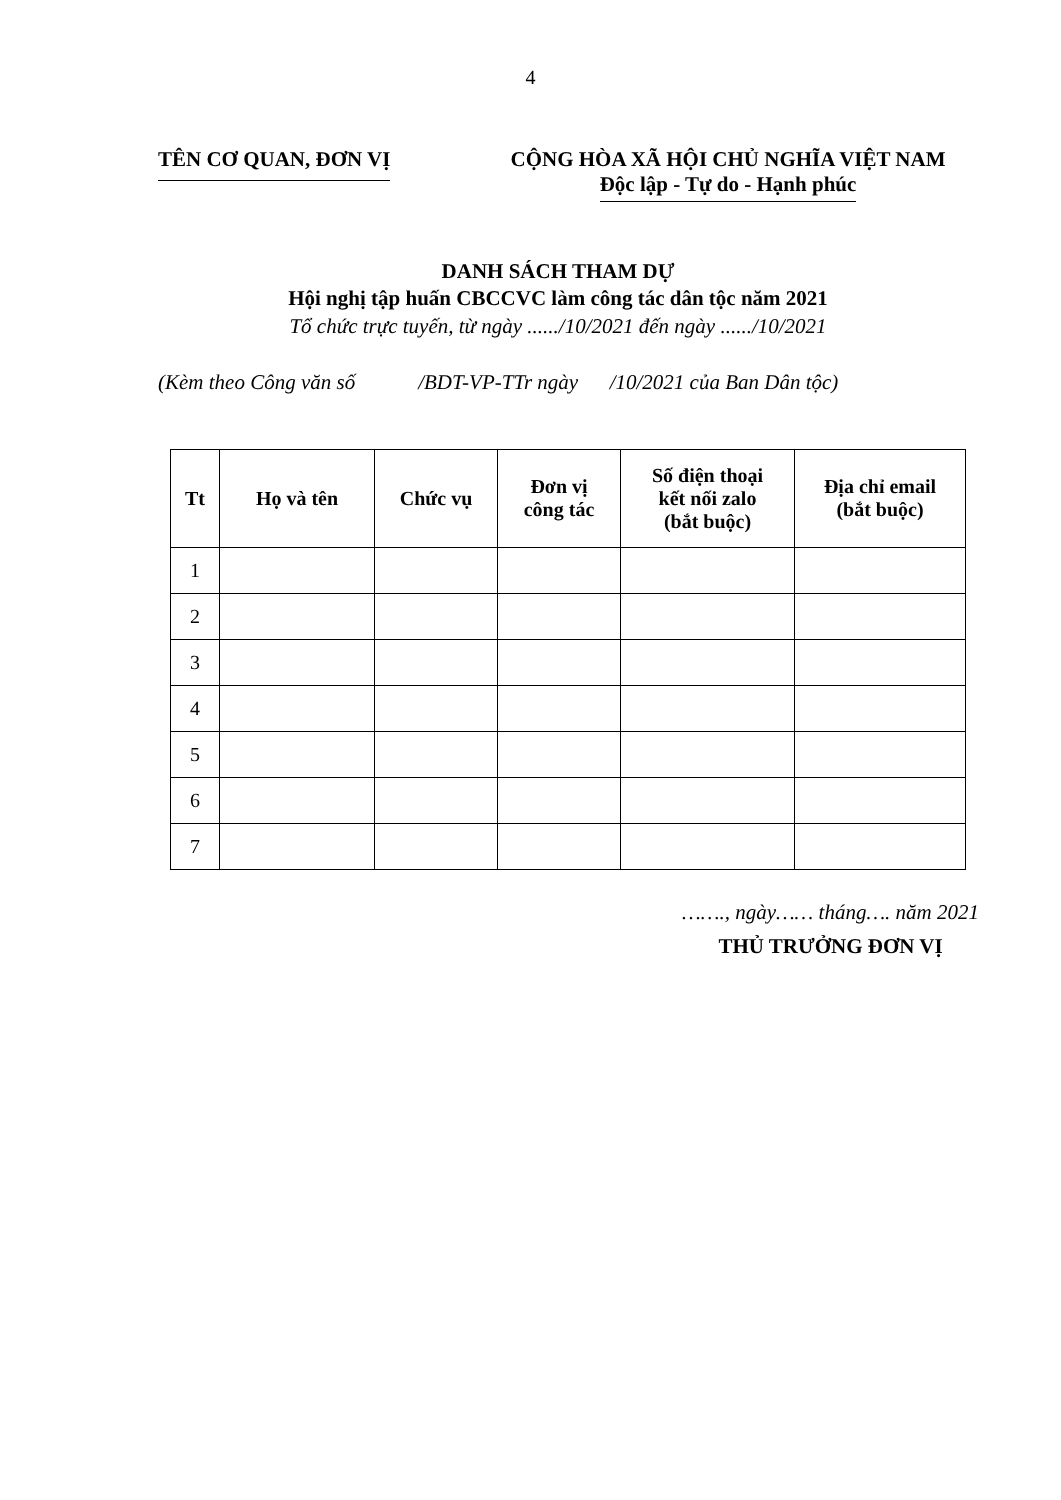4
TÊN CƠ QUAN, ĐƠN VỊ CỘNG HÒA XÃ HỘI CHỦ NGHĨA VIỆT NAM
Độc lập - Tự do - Hạnh phúc
DANH SÁCH THAM DỰ
Hội nghị tập huấn CBCCVC làm công tác dân tộc năm 2021
Tổ chức trực tuyến, từ ngày ....../10/2021 đến ngày ....../10/2021
(Kèm theo Công văn số /BDT-VP-TTr ngày /10/2021 của Ban Dân tộc)
| Tt | Họ và tên | Chức vụ | Đơn vị công tác | Số điện thoại kết nối zalo (bắt buộc) | Địa chỉ email (bắt buộc) |
| --- | --- | --- | --- | --- | --- |
| 1 | | | | | |
| 2 | | | | | |
| 3 | | | | | |
| 4 | | | | | |
| 5 | | | | | |
| 6 | | | | | |
| 7 | | | | | |
……., ngày…… tháng…. năm 2021
THỦ TRƯỞNG ĐƠN VỊ